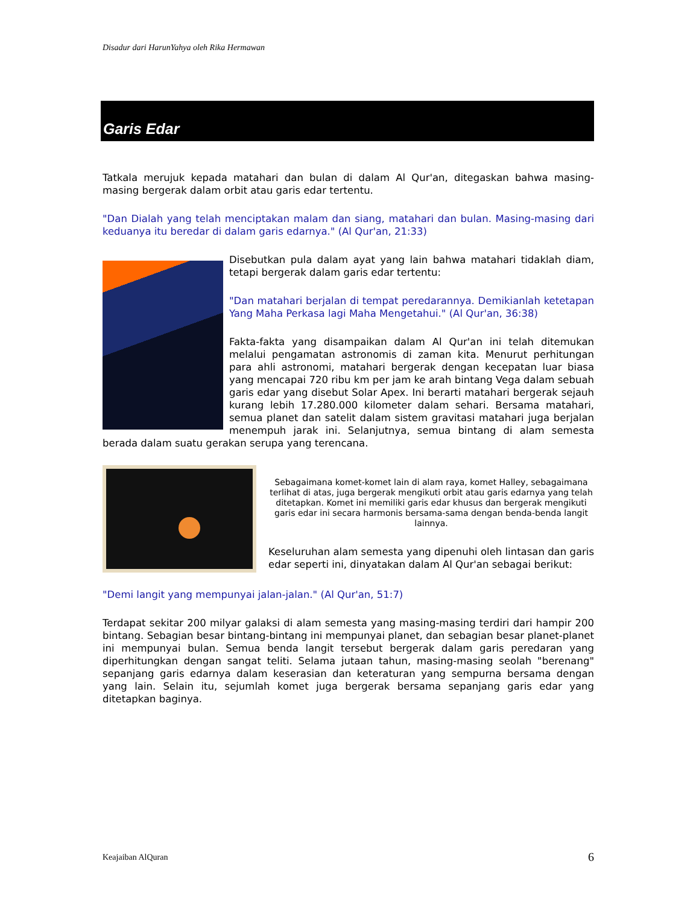Disadur dari HarunYahya oleh Rika Hermawan
Garis Edar
Tatkala merujuk kepada matahari dan bulan di dalam Al Qur'an, ditegaskan bahwa masing-masing bergerak dalam orbit atau garis edar tertentu.
"Dan Dialah yang telah menciptakan malam dan siang, matahari dan bulan. Masing-masing dari keduanya itu beredar di dalam garis edarnya." (Al Qur'an, 21:33)
Disebutkan pula dalam ayat yang lain bahwa matahari tidaklah diam, tetapi bergerak dalam garis edar tertentu:
"Dan matahari berjalan di tempat peredarannya. Demikianlah ketetapan Yang Maha Perkasa lagi Maha Mengetahui." (Al Qur'an, 36:38)
Fakta-fakta yang disampaikan dalam Al Qur'an ini telah ditemukan melalui pengamatan astronomis di zaman kita. Menurut perhitungan para ahli astronomi, matahari bergerak dengan kecepatan luar biasa yang mencapai 720 ribu km per jam ke arah bintang Vega dalam sebuah garis edar yang disebut Solar Apex. Ini berarti matahari bergerak sejauh kurang lebih 17.280.000 kilometer dalam sehari. Bersama matahari, semua planet dan satelit dalam sistem gravitasi matahari juga berjalan menempuh jarak ini. Selanjutnya, semua bintang di alam semesta berada dalam suatu gerakan serupa yang terencana.
Sebagaimana komet-komet lain di alam raya, komet Halley, sebagaimana terlihat di atas, juga bergerak mengikuti orbit atau garis edarnya yang telah ditetapkan. Komet ini memiliki garis edar khusus dan bergerak mengikuti garis edar ini secara harmonis bersama-sama dengan benda-benda langit lainnya.
Keseluruhan alam semesta yang dipenuhi oleh lintasan dan garis edar seperti ini, dinyatakan dalam Al Qur'an sebagai berikut:
"Demi langit yang mempunyai jalan-jalan." (Al Qur'an, 51:7)
Terdapat sekitar 200 milyar galaksi di alam semesta yang masing-masing terdiri dari hampir 200 bintang. Sebagian besar bintang-bintang ini mempunyai planet, dan sebagian besar planet-planet ini mempunyai bulan. Semua benda langit tersebut bergerak dalam garis peredaran yang diperhitungkan dengan sangat teliti. Selama jutaan tahun, masing-masing seolah "berenang" sepanjang garis edarnya dalam keserasian dan keteraturan yang sempurna bersama dengan yang lain. Selain itu, sejumlah komet juga bergerak bersama sepanjang garis edar yang ditetapkan baginya.
Keajaiban AlQuran 6